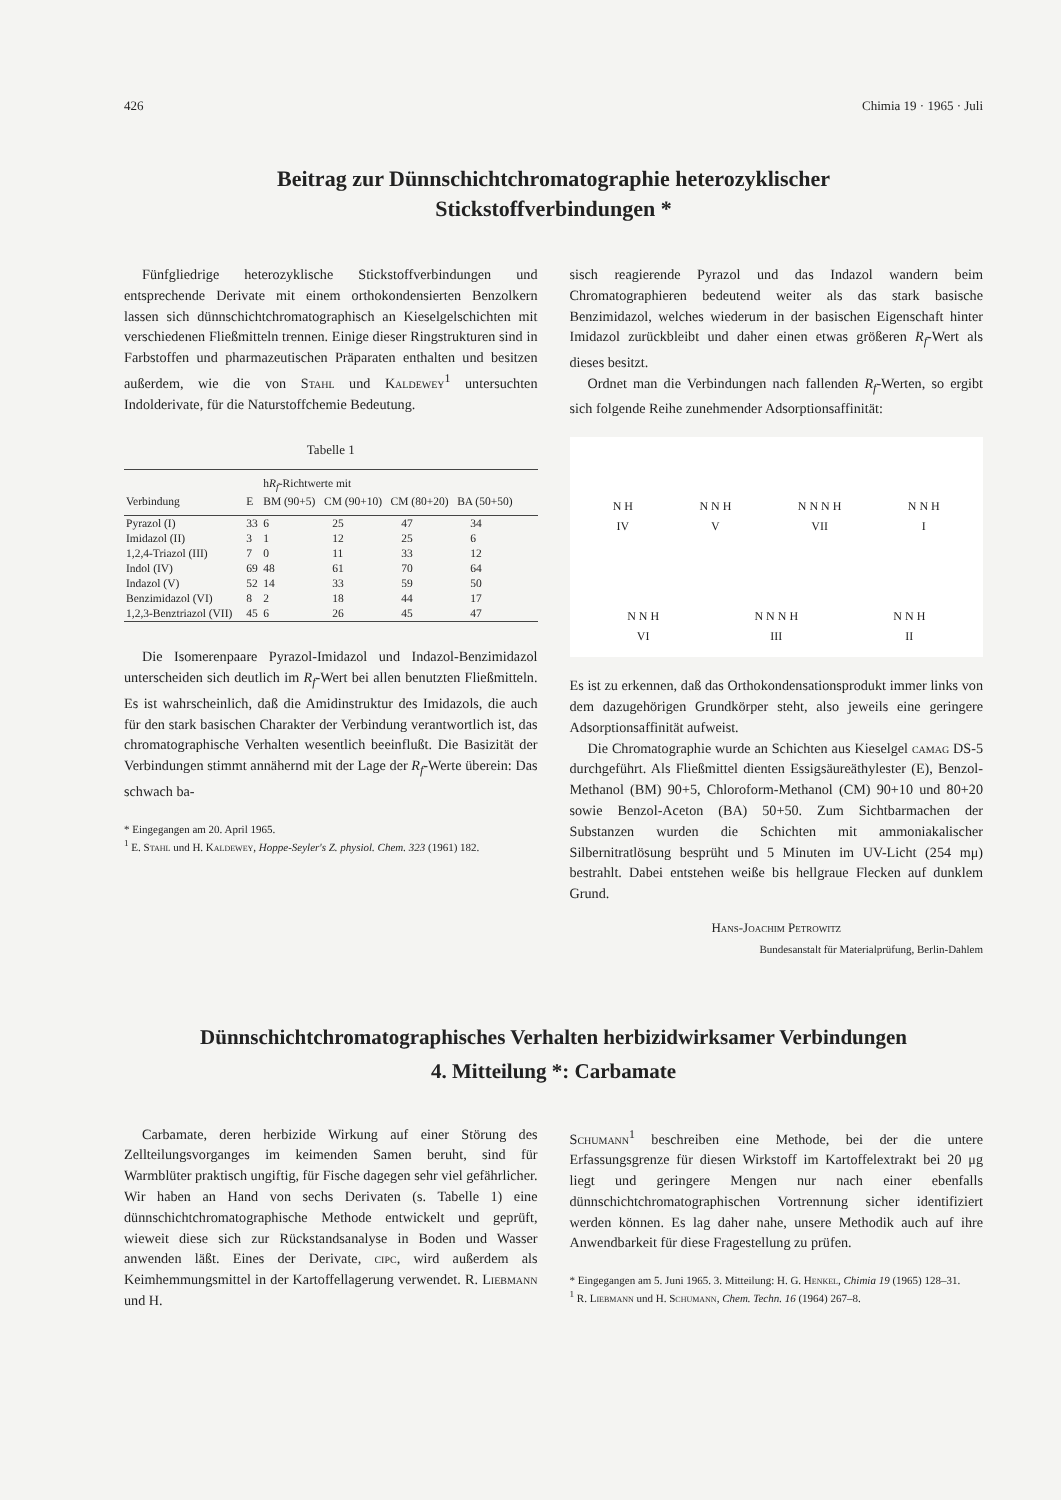426 Chimia 19 · 1965 · Juli
Beitrag zur Dünnschichtchromatographie heterozyklischer
Stickstoffverbindungen *
Fünfgliedrige heterozyklische Stickstoffverbindungen und entsprechende Derivate mit einem orthokondensierten Benzolkern lassen sich dünnschichtchromatographisch an Kieselgelschichten mit verschiedenen Fließmitteln trennen. Einige dieser Ringstrukturen sind in Farbstoffen und pharmazeutischen Präparaten enthalten und besitzen außerdem, wie die von Stahl und Kaldewey<sup>1</sup> untersuchten Indolderivate, für die Naturstoffchemie Bedeutung.
Tabelle 1
| Verbindung | E | h R<sub>f</sub> -Richtwerte mit BM (90+5) CM (90+10) CM (80+20) BA (50+50) | | | |
| --- | --- | --- | --- | --- | --- |
| Pyrazol (I) | 33 | 6 | 25 | 47 | 34 |
| Imidazol (II) | 3 | 1 | 12 | 25 | 6 |
| 1,2,4-Triazol (III) | 7 | 0 | 11 | 33 | 12 |
| Indol (IV) | 69 | 48 | 61 | 70 | 64 |
| Indazol (V) | 52 | 14 | 33 | 59 | 50 |
| Benzimidazol (VI) | 8 | 2 | 18 | 44 | 17 |
| 1,2,3-Benztriazol (VII) | 45 | 6 | 26 | 45 | 47 |
Die Isomerenpaare Pyrazol-Imidazol und Indazol-Benzimidazol unterscheiden sich deutlich im R<sub>f</sub>-Wert bei allen benutzten Fließmitteln. Es ist wahrscheinlich, daß die Amidinstruktur des Imidazols, die auch für den stark basischen Charakter der Verbindung verantwortlich ist, das chromatographische Verhalten wesentlich beeinflußt. Die Basizität der Verbindungen stimmt annähernd mit der Lage der R<sub>f</sub>-Werte überein: Das schwach ba-
* Eingegangen am 20. April 1965.
<sup>1</sup> E. Stahl und H. Kaldewey, Hoppe-Seyler's Z. physiol. Chem. 323 (1961) 182.
sisch reagierende Pyrazol und das Indazol wandern beim Chromatographieren bedeutend weiter als das stark basische Benzimidazol, welches wiederum in der basischen Eigenschaft hinter Imidazol zurückbleibt und daher einen etwas größeren R<sub>f</sub>-Wert als dieses besitzt.
Ordnet man die Verbindungen nach fallenden R<sub>f</sub>-Werten, so ergibt sich folgende Reihe zunehmender Adsorptionsaffinität:
N H
IV N N H
V N N N H
VII N N H
I
N N H
VI N N N H
III N N H
II
Es ist zu erkennen, daß das Orthokondensationsprodukt immer links von dem dazugehörigen Grundkörper steht, also jeweils eine geringere Adsorptionsaffinität aufweist.
Die Chromatographie wurde an Schichten aus Kieselgel camag DS-5 durchgeführt. Als Fließmittel dienten Essigsäureäthylester (E), Benzol-Methanol (BM) 90+5, Chloroform-Methanol (CM) 90+10 und 80+20 sowie Benzol-Aceton (BA) 50+50. Zum Sichtbarmachen der Substanzen wurden die Schichten mit ammoniakalischer Silbernitratlösung besprüht und 5 Minuten im UV-Licht (254 mμ) bestrahlt. Dabei entstehen weiße bis hellgraue Flecken auf dunklem Grund.
Hans-Joachim Petrowitz
Bundesanstalt für Materialprüfung, Berlin-Dahlem
Dünnschichtchromatographisches Verhalten herbizidwirksamer Verbindungen
4. Mitteilung *: Carbamate
Carbamate, deren herbizide Wirkung auf einer Störung des Zellteilungsvorganges im keimenden Samen beruht, sind für Warmblüter praktisch ungiftig, für Fische dagegen sehr viel gefährlicher. Wir haben an Hand von sechs Derivaten (s. Tabelle 1) eine dünnschichtchromatographische Methode entwickelt und geprüft, wieweit diese sich zur Rückstandsanalyse in Boden und Wasser anwenden läßt. Eines der Derivate, cipc, wird außerdem als Keimhemmungsmittel in der Kartoffellagerung verwendet. R. Liebmann und H.
Schumann<sup>1</sup> beschreiben eine Methode, bei der die untere Erfassungsgrenze für diesen Wirkstoff im Kartoffelextrakt bei 20 μg liegt und geringere Mengen nur nach einer ebenfalls dünnschichtchromatographischen Vortrennung sicher identifiziert werden können. Es lag daher nahe, unsere Methodik auch auf ihre Anwendbarkeit für diese Fragestellung zu prüfen.
* Eingegangen am 5. Juni 1965. 3. Mitteilung: H. G. Henkel, Chimia 19 (1965) 128–31.
<sup>1</sup> R. Liebmann und H. Schumann, Chem. Techn. 16 (1964) 267–8.